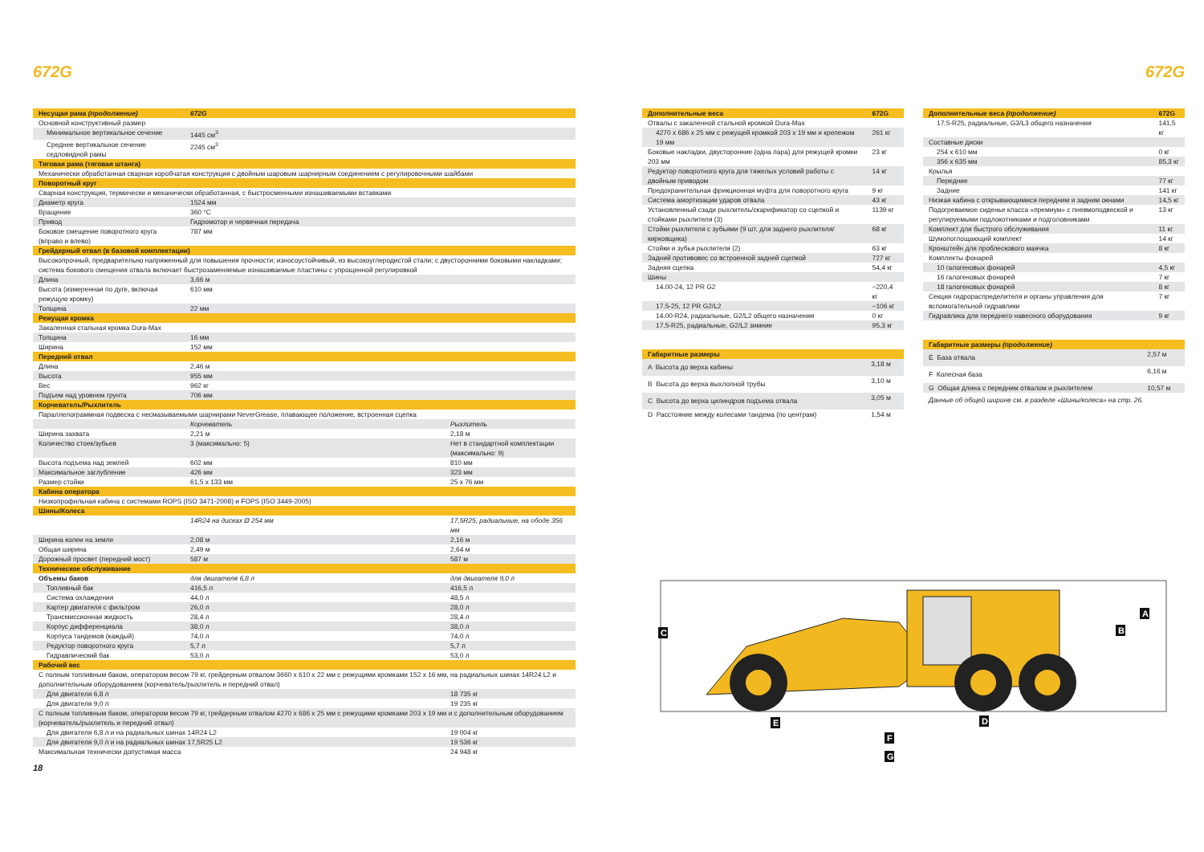672G 672G
| Несущая рама (продолжение) | 672G | |
| --- | --- | --- |
| Основной конструктивный размер | | |
| Минимальное вертикальное сечение | 1445 см<sup>3</sup> | |
| Среднее вертикальное сечение седловидной рамы | 2245 см<sup>3</sup> | |
| Тяговая рама (тяговая штанга) | | |
| Механически обработанная сварная коробчатая конструкция с двойным шаровым шарнирным соединением с регулировочными шайбами | | |
| Поворотный круг | | |
| Сварная конструкция, термически и механически обработанная, с быстросменными изнашиваемыми вставками | | |
| Диаметр круга | 1524 мм | |
| Вращение | 360 °C | |
| Привод | Гидромотор и червячная передача | |
| Боковое смещение поворотного круга (вправо и влево) | 787 мм | |
| Грейдерный отвал (в базовой комплектации) | | |
| Высокопрочный, предварительно напряженный для повышения прочности; износоустойчивый, из высокоуглеродистой стали; с двусторонними боковыми накладками; система бокового смещения отвала включает быстрозаменяемые изнашиваемые пластины с упрощенной регулировкой | | |
| Длина | 3,66 м | |
| Высота (измеренная по дуге, включая режущую кромку) | 610 мм | |
| Толщина | 22 мм | |
| Режущая кромка | | |
| Закаленная стальная кромка Dura-Max | | |
| Толщина | 16 мм | |
| Ширина | 152 мм | |
| Передний отвал | | |
| Длина | 2,46 м | |
| Высота | 955 мм | |
| Вес | 962 кг | |
| Подъем над уровнем грунта | 706 мм | |
| Корчеватель/Рыхлитель | | |
| Параллелограммная подвеска с несмазываемыми шарнирами NeverGrease, плавающее положение, встроенная сцепка | | |
| | Корчеватель | Рыхлитель |
| Ширина захвата | 2,21 м | 2,18 м |
| Количество стоек/зубьев | 3 (максимально: 5) | Нет в стандартной комплектации (максимально: 9) |
| Высота подъема над землей | 602 мм | 810 мм |
| Максимальное заглубление | 426 мм | 323 мм |
| Размер стойки | 61,5 x 133 мм | 25 x 76 мм |
| Кабина оператора | | |
| Низкопрофильная кабина с системами ROPS (ISO 3471-2008) и FOPS (ISO 3449-2005) | | |
| Шины/Колеса | | |
| | 14R24 на дисках Ø 254 мм | 17,5R25, радиальные, на ободе 356 мм |
| Ширина колеи на земле | 2,08 м | 2,16 м |
| Общая ширина | 2,49 м | 2,64 м |
| Дорожный просвет (передний мост) | 587 м | 587 м |
| Техническое обслуживание | | |
| Объемы баков | для двигателя 6,8 л | для двигателя 9,0 л |
| Топливный бак | 416,5 л | 416,5 л |
| Система охлаждения | 44,0 л | 48,5 л |
| Картер двигателя с фильтром | 26,0 л | 28,0 л |
| Трансмиссионная жидкость | 28,4 л | 28,4 л |
| Корпус дифференциала | 38,0 л | 38,0 л |
| Корпуса тандемов (каждый) | 74,0 л | 74,0 л |
| Редуктор поворотного круга | 5,7 л | 5,7 л |
| Гидравлический бак | 53,0 л | 53,0 л |
| Рабочий вес | | |
| С полным топливным баком, оператором весом 79 кг, грейдерным отвалом 3660 x 610 x 22 мм с режущими кромками 152 x 16 мм, на радиальных шинах 14R24 L2 и дополнительным оборудованием (корчеватель/рыхлитель и передний отвал) | | |
| Для двигателя 6,8 л | | 18 735 кг |
| Для двигателя 9,0 л | | 19 235 кг |
| С полным топливным баком, оператором весом 79 кг, грейдерным отвалом 4270 x 686 x 25 мм с режущими кромками 203 x 19 мм и с дополнительным оборудованием (корчеватель/рыхлитель и передний отвал) | | |
| Для двигателя 6,8 л и на радиальных шинах 14R24 L2 | | 19 004 кг |
| Для двигателя 9,0 л и на радиальных шинах 17,5R25 L2 | | 19 536 кг |
| Максимальная технически допустимая масса | | 24 948 кг |
18
| Дополнительные веса | 672G |
| --- | --- |
| Отвалы с закаленной стальной кромкой Dura-Max | |
| 4270 x 686 x 25 мм с режущей кромкой 203 x 19 мм и крепежом 19 мм | 261 кг |
| Боковые накладки, двусторонние (одна пара) для режущей кромки 203 мм | 23 кг |
| Редуктор поворотного круга для тяжелых условий работы с двойным приводом | 14 кг |
| Предохранительная фрикционная муфта для поворотного круга | 9 кг |
| Система амортизации ударов отвала | 43 кг |
| Установленный сзади рыхлитель/скарификатор со сцепкой и стойками рыхлителя (3) | 1139 кг |
| Стойки рыхлителя с зубьями (9 шт. для заднего рыхлителя/кирковщика) | 68 кг |
| Стойки и зубья рыхлителя (2) | 63 кг |
| Задний противовес со встроенной задней сцепкой | 727 кг |
| Задняя сцепка | 54,4 кг |
| Шины | |
| 14.00-24, 12 PR G2 | −220,4 кг |
| 17.5-25, 12 PR G2/L2 | −106 кг |
| 14.00-R24, радиальные, G2/L2 общего назначения | 0 кг |
| 17.5-R25, радиальные, G2/L2 зимние | 95,3 кг |
| Габаритные размеры | |
| --- | --- |
| A Высота до верха кабины | 3,18 м |
| B Высота до верха выхлопной трубы | 3,10 м |
| C Высота до верха цилиндров подъема отвала | 3,05 м |
| D Расстояние между колесами тандема (по центрам) | 1,54 м |
| Дополнительные веса (продолжение) | 672G |
| --- | --- |
| 17.5-R25, радиальные, G3/L3 общего назначения | 141,5 кг |
| Составные диски | |
| 254 x 610 мм | 0 кг |
| 356 x 635 мм | 85,3 кг |
| Крылья | |
| Передние | 77 кг |
| Задние | 141 кг |
| Низкая кабина с открывающимися передним и задним окнами | 14,5 кг |
| Подогреваемое сиденье класса «премиум» с пневмоподвеской и регулируемыми подлокотниками и подголовниками | 13 кг |
| Комплект для быстрого обслуживания | 11 кг |
| Шумопоглощающий комплект | 14 кг |
| Кронштейн для проблескового маячка | 8 кг |
| Комплекты фонарей | |
| 10 галогеновых фонарей | 4,5 кг |
| 16 галогеновых фонарей | 7 кг |
| 18 галогеновых фонарей | 8 кг |
| Секция гидрораспределителя и органы управления для вспомогательной гидравлики | 7 кг |
| Гидравлика для переднего навесного оборудования | 9 кг |
| Габаритные размеры (продолжение) | |
| --- | --- |
| E База отвала | 2,57 м |
| F Колесная база | 6,16 м |
| G Общая длина с передним отвалом и рыхлителем | 10,57 м |
Данные об общей ширине см. в разделе «Шины/колеса» на стр. 26.
C
A
B
E
D
F
G